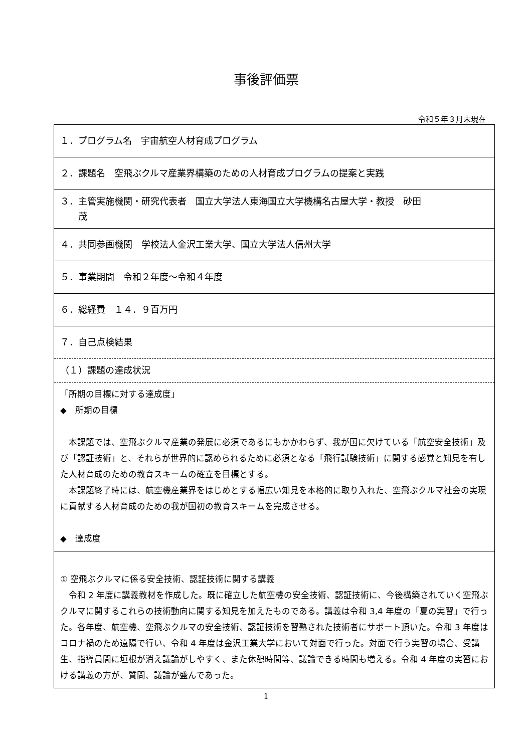事後評価票
令和５年３月末現在
| １．プログラム名 宇宙航空人材育成プログラム |
| ２．課題名 空飛ぶクルマ産業界構築のための人材育成プログラムの提案と実践 |
| ３．主管実施機関・研究代表者 国立大学法人東海国立大学機構名古屋大学・教授 砂田 茂 |
| ４．共同参画機関 学校法人金沢工業大学、国立大学法人信州大学 |
| ５．事業期間 令和２年度～令和４年度 |
| ６．総経費 １４．９百万円 |
| ７．自己点検結果 |
| （１）課題の達成状況 |
| 「所期の目標に対する達成度」 ◆ 所期の目標 本課題では、空飛ぶクルマ産業の発展に必須であるにもかかわらず、我が国に欠けている「航空安全技術」及び「認証技術」と、それらが世界的に認められるために必須となる「飛行試験技術」に関する感覚と知見を有した人材育成のための教育スキームの確立を目標とする。 本課題終了時には、航空機産業界をはじめとする幅広い知見を本格的に取り入れた、空飛ぶクルマ社会の実現に貢献する人材育成のための我が国初の教育スキームを完成させる。 ◆ 達成度 |
| ① 空飛ぶクルマに係る安全技術、認証技術に関する講義 令和 2 年度に講義教材を作成した。既に確立した航空機の安全技術、認証技術に、今後構築されていく空飛ぶクルマに関するこれらの技術動向に関する知見を加えたものである。講義は令和 3,4 年度の「夏の実習」で行った。各年度、航空機、空飛ぶクルマの安全技術、認証技術を習熟された技術者にサポート頂いた。令和 3 年度はコロナ禍のため遠隔で行い、令和 4 年度は金沢工業大学において対面で行った。対面で行う実習の場合、受講生、指導員間に垣根が消え議論がしやすく、また休憩時間等、議論できる時間も増える。令和 4 年度の実習における講義の方が、質問、議論が盛んであった。 |
1